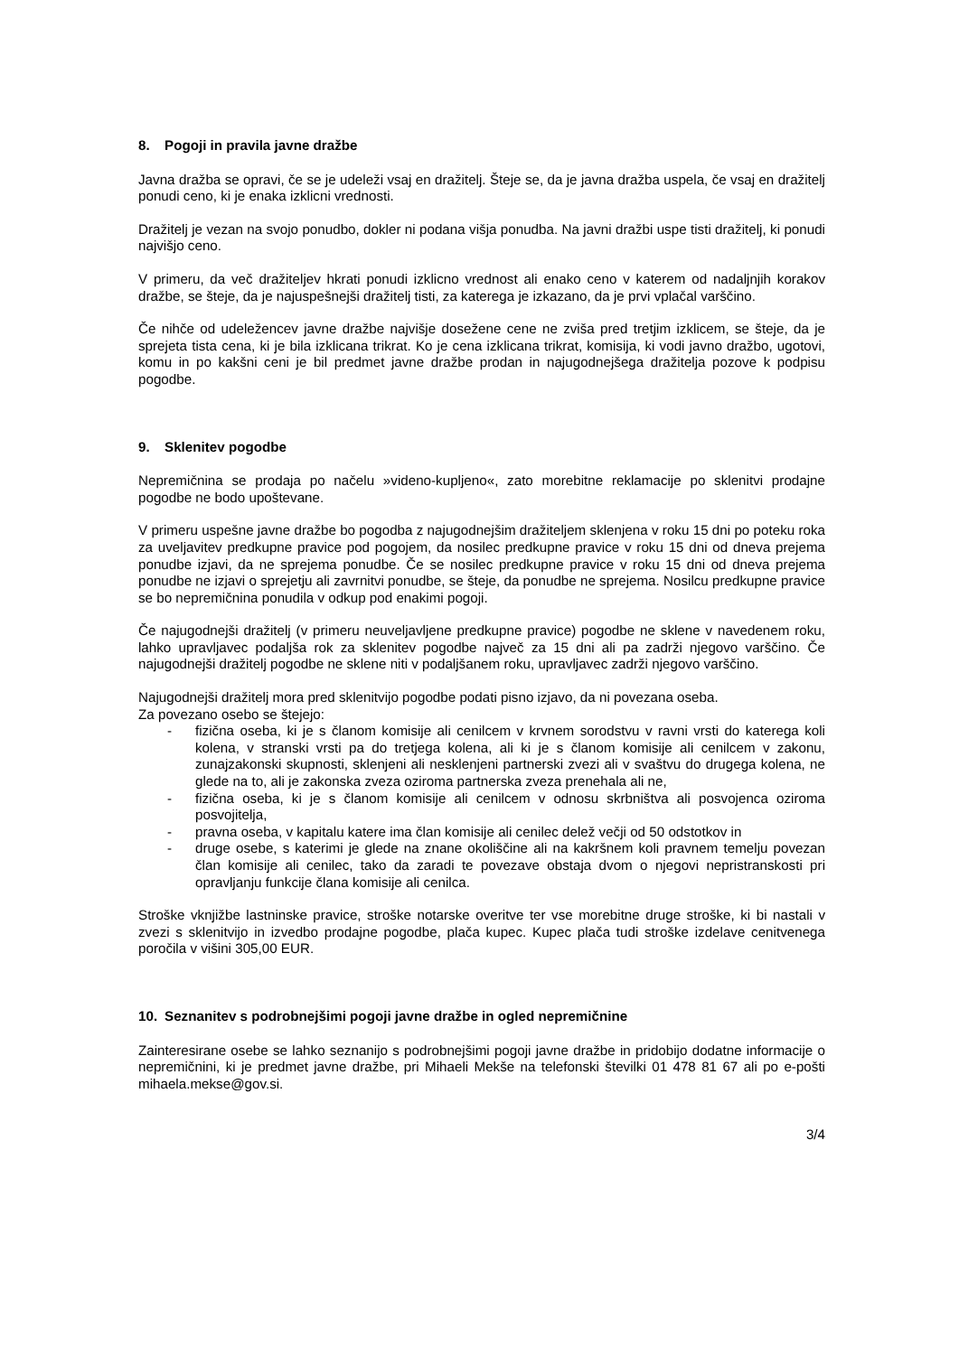8. Pogoji in pravila javne dražbe
Javna dražba se opravi, če se je udeleži vsaj en dražitelj. Šteje se, da je javna dražba uspela, če vsaj en dražitelj ponudi ceno, ki je enaka izklicni vrednosti.
Dražitelj je vezan na svojo ponudbo, dokler ni podana višja ponudba. Na javni dražbi uspe tisti dražitelj, ki ponudi najvišjo ceno.
V primeru, da več dražiteljev hkrati ponudi izklicno vrednost ali enako ceno v katerem od nadaljnjih korakov dražbe, se šteje, da je najuspešnejši dražitelj tisti, za katerega je izkazano, da je prvi vplačal varščino.
Če nihče od udeležencev javne dražbe najvišje dosežene cene ne zviša pred tretjim izklicem, se šteje, da je sprejeta tista cena, ki je bila izklicana trikrat. Ko je cena izklicana trikrat, komisija, ki vodi javno dražbo, ugotovi, komu in po kakšni ceni je bil predmet javne dražbe prodan in najugodnejšega dražitelja pozove k podpisu pogodbe.
9. Sklenitev pogodbe
Nepremičnina se prodaja po načelu »videno-kupljeno«, zato morebitne reklamacije po sklenitvi prodajne pogodbe ne bodo upoštevane.
V primeru uspešne javne dražbe bo pogodba z najugodnejšim dražiteljem sklenjena v roku 15 dni po poteku roka za uveljavitev predkupne pravice pod pogojem, da nosilec predkupne pravice v roku 15 dni od dneva prejema ponudbe izjavi, da ne sprejema ponudbe. Če se nosilec predkupne pravice v roku 15 dni od dneva prejema ponudbe ne izjavi o sprejetju ali zavrnitvi ponudbe, se šteje, da ponudbe ne sprejema. Nosilcu predkupne pravice se bo nepremičnina ponudila v odkup pod enakimi pogoji.
Če najugodnejši dražitelj (v primeru neuveljavljene predkupne pravice) pogodbe ne sklene v navedenem roku, lahko upravljavec podaljša rok za sklenitev pogodbe največ za 15 dni ali pa zadrži njegovo varščino. Če najugodnejši dražitelj pogodbe ne sklene niti v podaljšanem roku, upravljavec zadrži njegovo varščino.
Najugodnejši dražitelj mora pred sklenitvijo pogodbe podati pisno izjavo, da ni povezana oseba.
Za povezano osebo se štejejo:
- fizična oseba, ki je s članom komisije ali cenilcem v krvnem sorodstvu v ravni vrsti do katerega koli kolena, v stranski vrsti pa do tretjega kolena, ali ki je s članom komisije ali cenilcem v zakonu, zunajzakonski skupnosti, sklenjeni ali nesklenjeni partnerski zvezi ali v svaštvu do drugega kolena, ne glede na to, ali je zakonska zveza oziroma partnerska zveza prenehala ali ne,
- fizična oseba, ki je s članom komisije ali cenilcem v odnosu skrbništva ali posvojenca oziroma posvojitelja,
- pravna oseba, v kapitalu katere ima član komisije ali cenilec delež večji od 50 odstotkov in
- druge osebe, s katerimi je glede na znane okoliščine ali na kakršnem koli pravnem temelju povezan član komisije ali cenilec, tako da zaradi te povezave obstaja dvom o njegovi nepristranskosti pri opravljanju funkcije člana komisije ali cenilca.
Stroške vknjižbe lastninske pravice, stroške notarske overitve ter vse morebitne druge stroške, ki bi nastali v zvezi s sklenitvijo in izvedbo prodajne pogodbe, plača kupec. Kupec plača tudi stroške izdelave cenitvenega poročila v višini 305,00 EUR.
10. Seznanitev s podrobnejšimi pogoji javne dražbe in ogled nepremičnine
Zainteresirane osebe se lahko seznanijo s podrobnejšimi pogoji javne dražbe in pridobijo dodatne informacije o nepremičnini, ki je predmet javne dražbe, pri Mihaeli Mekše na telefonski številki 01 478 81 67 ali po e-pošti mihaela.mekse@gov.si.
3/4